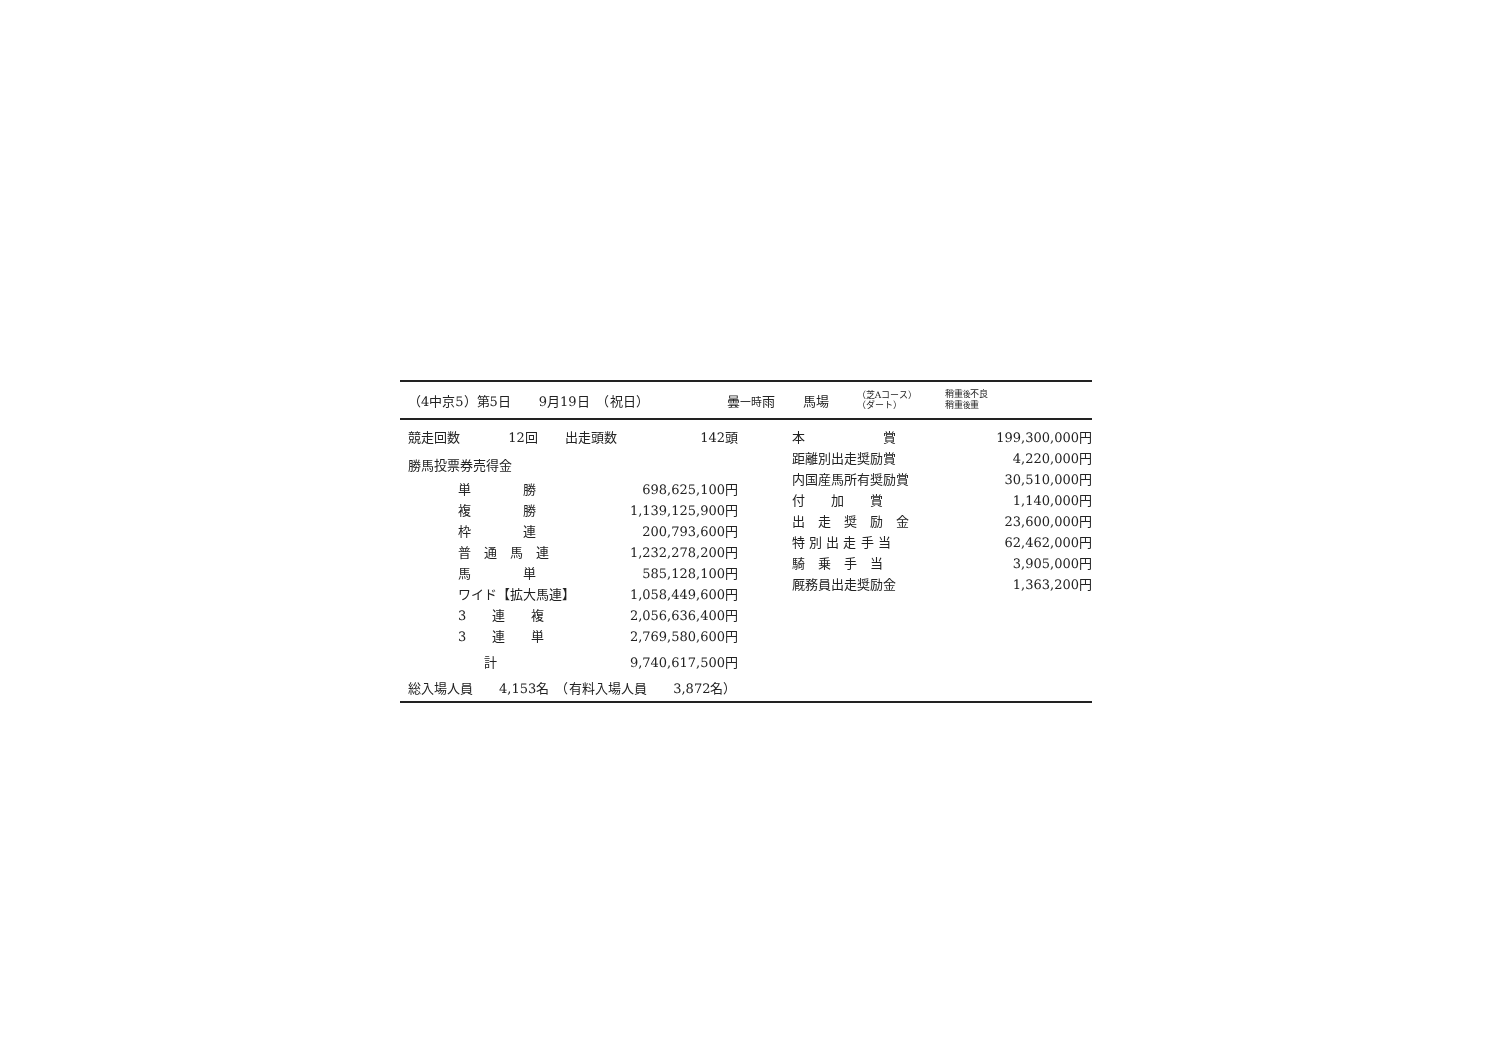（4中京5）第5日 9月19日　（祝日） 曇一時雨 馬場 （芝Aコース）
（ダート） 稍重後不良
稍重後重
| 競走回数 | 12回 | 出走頭数 | 142頭 |
勝馬投票券売得金
| 単 勝 | 698,625,100円 |
| 複 勝 | 1,139,125,900円 |
| 枠 連 | 200,793,600円 |
| 普 通 馬 連 | 1,232,278,200円 |
| 馬 単 | 585,128,100円 |
| ワイド【拡大馬連】 | 1,058,449,600円 |
| 3 連 複 | 2,056,636,400円 |
| 3 連 単 | 2,769,580,600円 |
| 計 | 9,740,617,500円 |
| 本 賞 | 199,300,000円 |
| 距離別出走奨励賞 | 4,220,000円 |
| 内国産馬所有奨励賞 | 30,510,000円 |
| 付 加 賞 | 1,140,000円 |
| 出 走 奨 励 金 | 23,600,000円 |
| 特 別 出 走 手 当 | 62,462,000円 |
| 騎 乗 手 当 | 3,905,000円 |
| 厩務員出走奨励金 | 1,363,200円 |
総入場人員　　4,153名　（有料入場人員　　3,872名）